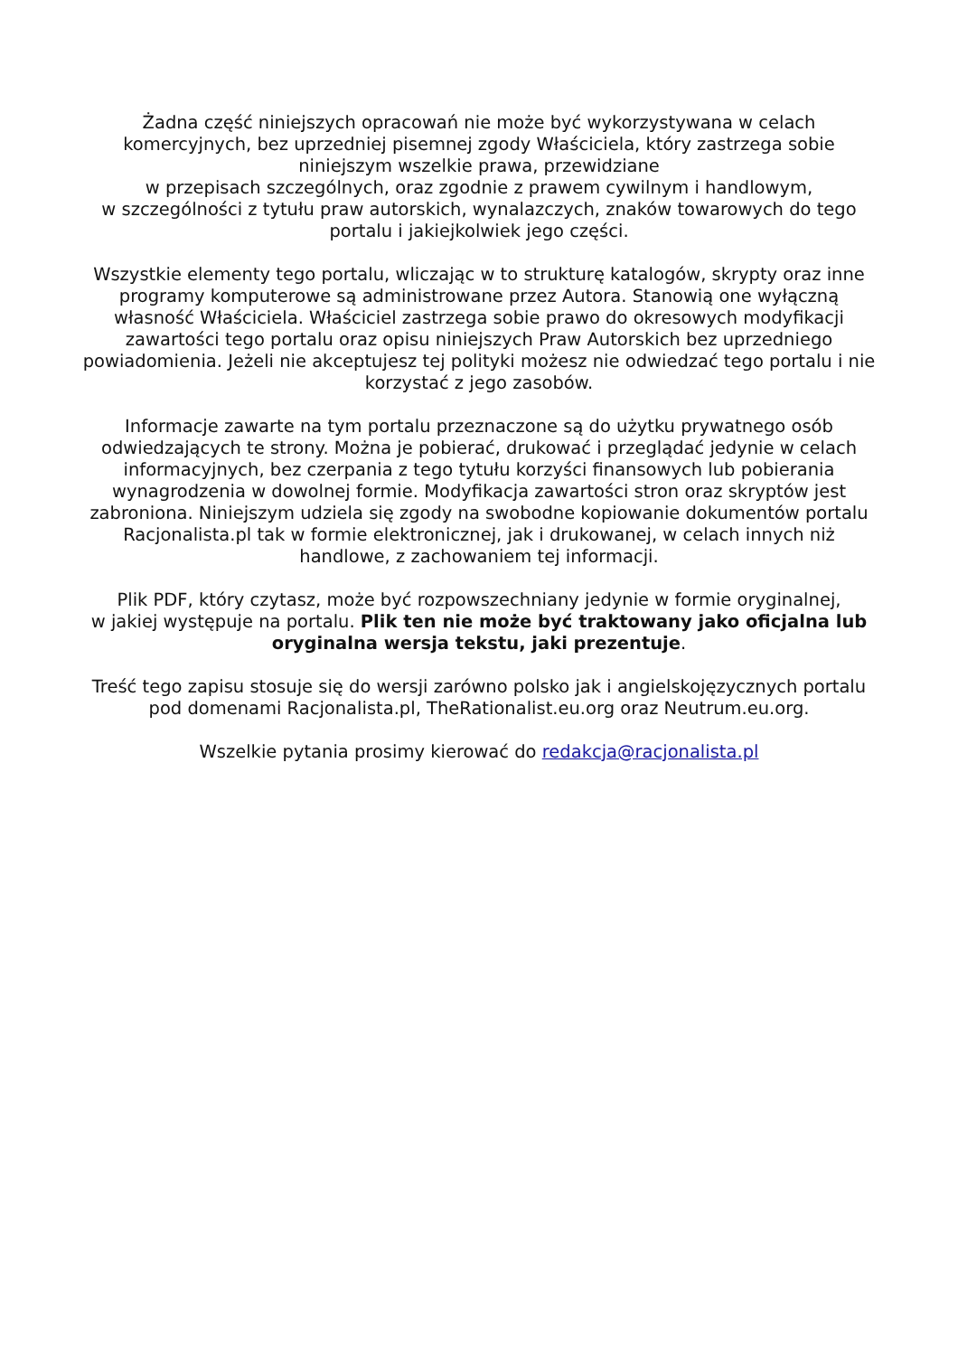Żadna część niniejszych opracowań nie może być wykorzystywana w celach komercyjnych, bez uprzedniej pisemnej zgody Właściciela, który zastrzega sobie niniejszym wszelkie prawa, przewidziane
w przepisach szczególnych, oraz zgodnie z prawem cywilnym i handlowym,
w szczególności z tytułu praw autorskich, wynalazczych, znaków towarowych do tego portalu i jakiejkolwiek jego części.
Wszystkie elementy tego portalu, wliczając w to strukturę katalogów, skrypty oraz inne programy komputerowe są administrowane przez Autora. Stanowią one wyłączną własność Właściciela. Właściciel zastrzega sobie prawo do okresowych modyfikacji zawartości tego portalu oraz opisu niniejszych Praw Autorskich bez uprzedniego powiadomienia. Jeżeli nie akceptujesz tej polityki możesz nie odwiedzać tego portalu i nie korzystać z jego zasobów.
Informacje zawarte na tym portalu przeznaczone są do użytku prywatnego osób odwiedzających te strony. Można je pobierać, drukować i przeglądać jedynie w celach informacyjnych, bez czerpania z tego tytułu korzyści finansowych lub pobierania wynagrodzenia w dowolnej formie. Modyfikacja zawartości stron oraz skryptów jest zabroniona. Niniejszym udziela się zgody na swobodne kopiowanie dokumentów portalu Racjonalista.pl tak w formie elektronicznej, jak i drukowanej, w celach innych niż handlowe, z zachowaniem tej informacji.
Plik PDF, który czytasz, może być rozpowszechniany jedynie w formie oryginalnej,
w jakiej występuje na portalu. Plik ten nie może być traktowany jako oficjalna lub oryginalna wersja tekstu, jaki prezentuje.
Treść tego zapisu stosuje się do wersji zarówno polsko jak i angielskojęzycznych portalu pod domenami Racjonalista.pl, TheRationalist.eu.org oraz Neutrum.eu.org.
Wszelkie pytania prosimy kierować do redakcja@racjonalista.pl